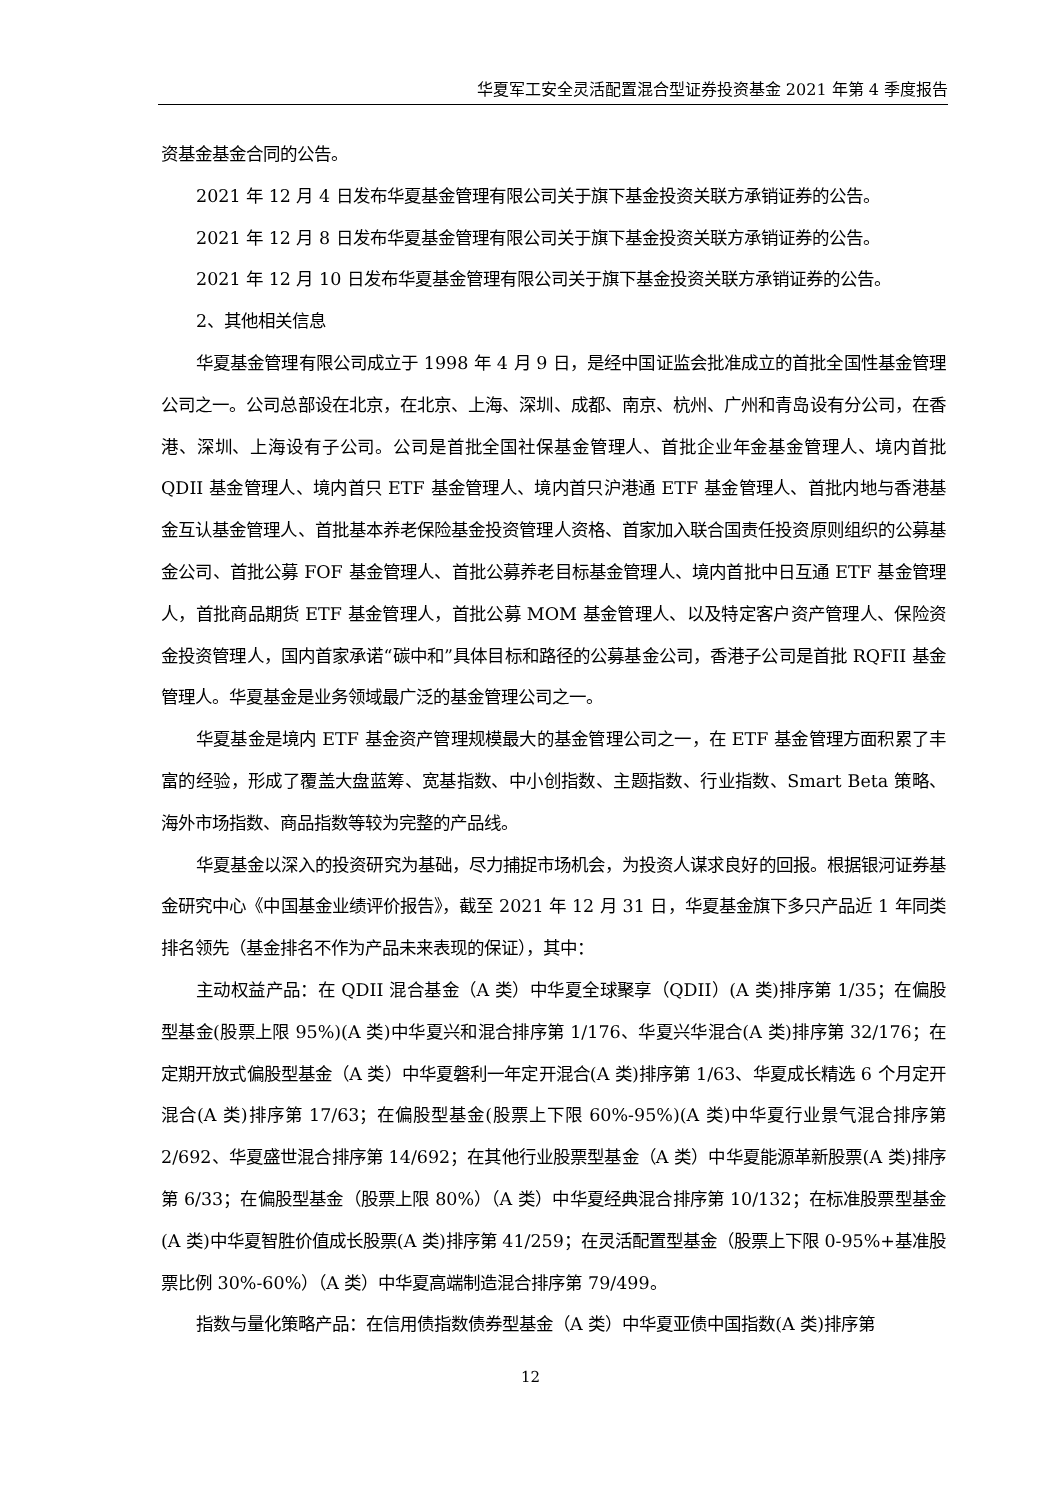华夏军工安全灵活配置混合型证券投资基金 2021 年第 4 季度报告
资基金基金合同的公告。
2021 年 12 月 4 日发布华夏基金管理有限公司关于旗下基金投资关联方承销证券的公告。
2021 年 12 月 8 日发布华夏基金管理有限公司关于旗下基金投资关联方承销证券的公告。
2021 年 12 月 10 日发布华夏基金管理有限公司关于旗下基金投资关联方承销证券的公告。
2、其他相关信息
华夏基金管理有限公司成立于 1998 年 4 月 9 日，是经中国证监会批准成立的首批全国性基金管理公司之一。公司总部设在北京，在北京、上海、深圳、成都、南京、杭州、广州和青岛设有分公司，在香港、深圳、上海设有子公司。公司是首批全国社保基金管理人、首批企业年金基金管理人、境内首批 QDII 基金管理人、境内首只 ETF 基金管理人、境内首只沪港通 ETF 基金管理人、首批内地与香港基金互认基金管理人、首批基本养老保险基金投资管理人资格、首家加入联合国责任投资原则组织的公募基金公司、首批公募 FOF 基金管理人、首批公募养老目标基金管理人、境内首批中日互通 ETF 基金管理人，首批商品期货 ETF 基金管理人，首批公募 MOM 基金管理人、以及特定客户资产管理人、保险资金投资管理人，国内首家承诺“碳中和”具体目标和路径的公募基金公司，香港子公司是首批 RQFII 基金管理人。华夏基金是业务领域最广泛的基金管理公司之一。
华夏基金是境内 ETF 基金资产管理规模最大的基金管理公司之一，在 ETF 基金管理方面积累了丰富的经验，形成了覆盖大盘蓝筹、宽基指数、中小创指数、主题指数、行业指数、Smart Beta 策略、海外市场指数、商品指数等较为完整的产品线。
华夏基金以深入的投资研究为基础，尽力捕捉市场机会，为投资人谋求良好的回报。根据银河证券基金研究中心《中国基金业绩评价报告》，截至 2021 年 12 月 31 日，华夏基金旗下多只产品近 1 年同类排名领先（基金排名不作为产品未来表现的保证），其中：
主动权益产品：在 QDII 混合基金（A 类）中华夏全球聚享（QDII）(A 类)排序第 1/35；在偏股型基金(股票上限 95%)(A 类)中华夏兴和混合排序第 1/176、华夏兴华混合(A 类)排序第 32/176；在定期开放式偏股型基金（A 类）中华夏磐利一年定开混合(A 类)排序第 1/63、华夏成长精选 6 个月定开混合(A 类)排序第 17/63；在偏股型基金(股票上下限 60%-95%)(A 类)中华夏行业景气混合排序第 2/692、华夏盛世混合排序第 14/692；在其他行业股票型基金（A 类）中华夏能源革新股票(A 类)排序第 6/33；在偏股型基金（股票上限 80%）（A 类）中华夏经典混合排序第 10/132；在标准股票型基金(A 类)中华夏智胜价值成长股票(A 类)排序第 41/259；在灵活配置型基金（股票上下限 0-95%+基准股票比例 30%-60%）（A 类）中华夏高端制造混合排序第 79/499。
指数与量化策略产品：在信用债指数债券型基金（A 类）中华夏亚债中国指数(A 类)排序第
12